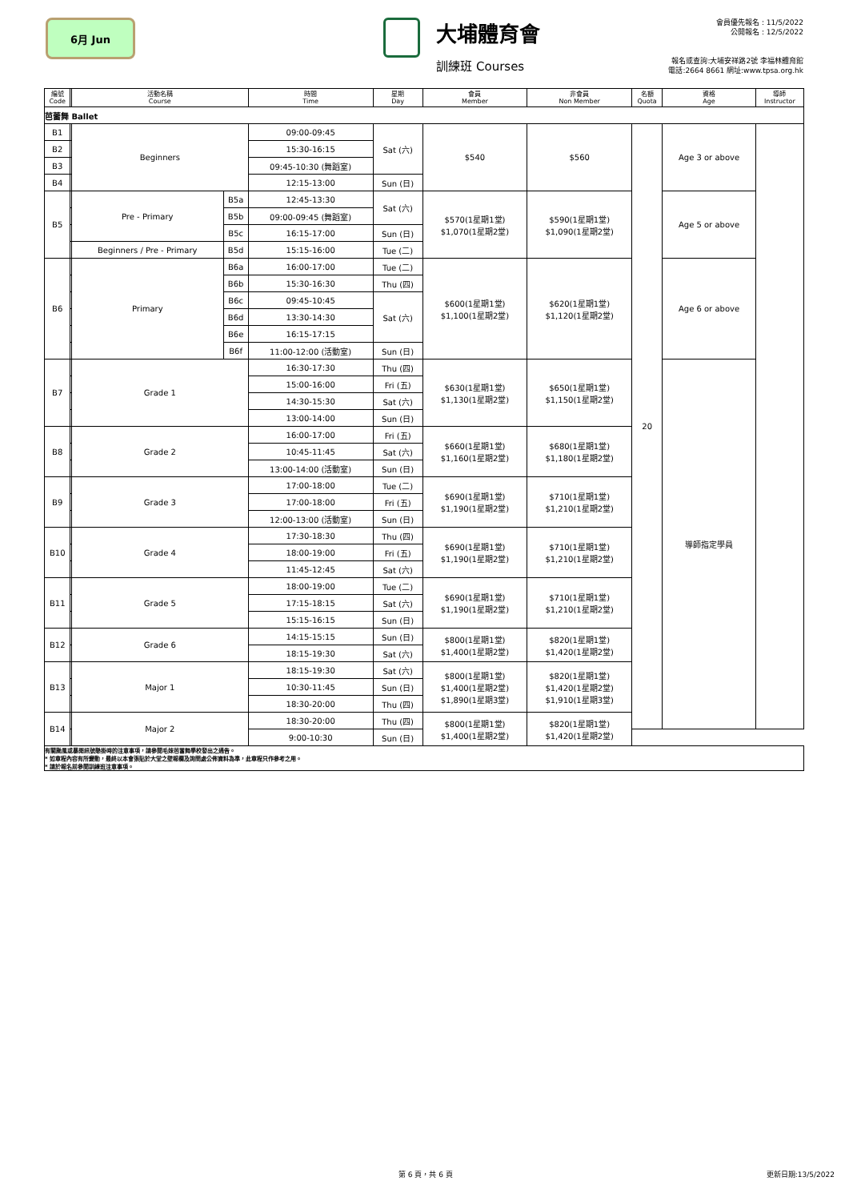6月 Jun
大埔體育會
訓練班 Courses
會員優先報名 : 11/5/2022
公開報名 : 12/5/2022
報名或查詢:大埔安祥路2號 李福林體育館
電話:2664 8661 網址:www.tpsa.org.hk
| 編號 Code | | 活動名稱 Course | | 時間 Time | 星期 Day | 會員 Member | 非會員 Non Member | 名額 Quota | 資格 Age | 導師 Instructor |
| --- | --- | --- | --- | --- | --- | --- | --- | --- | --- | --- |
| 芭蕾舞 Ballet | | | | | | | | | | |
| B1 | | Beginners | | 09:00-09:45 | Sat (六) | $540 | $560 | 20 | Age 3 or above | |
| B2 | | | | 15:30-16:15 | | | | | | |
| B3 | | | | 09:45-10:30 (舞蹈室) | | | | | | |
| B4 | | | | 12:15-13:00 | Sun (日) | | | | | |
| B5 | | Pre - Primary | B5a | 12:45-13:30 | Sat (六) | $570(1星期1堂) $1,070(1星期2堂) | $590(1星期1堂) $1,090(1星期2堂) | | Age 5 or above | |
| | | | B5b | 09:00-09:45 (舞蹈室) | | | | | | |
| | | | B5c | 16:15-17:00 | Sun (日) | | | | | |
| | | Beginners / Pre - Primary | B5d | 15:15-16:00 | Tue (二) | | | | | |
| B6 | | Primary | B6a | 16:00-17:00 | Tue (二) | $600(1星期1堂) $1,100(1星期2堂) | $620(1星期1堂) $1,120(1星期2堂) | | Age 6 or above | |
| | | | B6b | 15:30-16:30 | Thu (四) | | | | | |
| | | | B6c | 09:45-10:45 | Sat (六) | | | | | |
| | | | B6d | 13:30-14:30 | | | | | | |
| | | | B6e | 16:15-17:15 | | | | | | |
| | | | B6f | 11:00-12:00 (活動室) | Sun (日) | | | | | |
| B7 | | Grade 1 | | 16:30-17:30 | Thu (四) | $630(1星期1堂) $1,130(1星期2堂) | $650(1星期1堂) $1,150(1星期2堂) | | 導師指定學員 | |
| | | | | 15:00-16:00 | Fri (五) | | | | | |
| | | | | 14:30-15:30 | Sat (六) | | | | | |
| | | | | 13:00-14:00 | Sun (日) | | | | | |
| B8 | | Grade 2 | | 16:00-17:00 | Fri (五) | $660(1星期1堂) $1,160(1星期2堂) | $680(1星期1堂) $1,180(1星期2堂) | | | |
| | | | | 10:45-11:45 | Sat (六) | | | | | |
| | | | | 13:00-14:00 (活動室) | Sun (日) | | | | | |
| B9 | | Grade 3 | | 17:00-18:00 | Tue (二) | $690(1星期1堂) $1,190(1星期2堂) | $710(1星期1堂) $1,210(1星期2堂) | | | |
| | | | | 17:00-18:00 | Fri (五) | | | | | |
| | | | | 12:00-13:00 (活動室) | Sun (日) | | | | | |
| B10 | | Grade 4 | | 17:30-18:30 | Thu (四) | $690(1星期1堂) $1,190(1星期2堂) | $710(1星期1堂) $1,210(1星期2堂) | | | |
| | | | | 18:00-19:00 | Fri (五) | | | | | |
| | | | | 11:45-12:45 | Sat (六) | | | | | |
| B11 | | Grade 5 | | 18:00-19:00 | Tue (二) | $690(1星期1堂) $1,190(1星期2堂) | $710(1星期1堂) $1,210(1星期2堂) | | | |
| | | | | 17:15-18:15 | Sat (六) | | | | | |
| | | | | 15:15-16:15 | Sun (日) | | | | | |
| B12 | | Grade 6 | | 14:15-15:15 | Sun (日) | $800(1星期1堂) $1,400(1星期2堂) | $820(1星期1堂) $1,420(1星期2堂) | | | |
| | | | | 18:15-19:30 | Sat (六) | | | | | |
| B13 | | Major 1 | | 18:15-19:30 | Sat (六) | $800(1星期1堂) $1,400(1星期2堂) $1,890(1星期3堂) | $820(1星期1堂) $1,420(1星期2堂) $1,910(1星期3堂) | | | |
| | | | | 10:30-11:45 | Sun (日) | | | | | |
| | | | | 18:30-20:00 | Thu (四) | | | | | |
| B14 | | Major 2 | | 18:30-20:00 | Thu (四) | $800(1星期1堂) $1,400(1星期2堂) | $820(1星期1堂) $1,420(1星期2堂) | | | |
| | | | | 9:00-10:30 | Sun (日) | | | | | |
| 有關颱風或暴雨訊號懸掛時的注意事項，請參閱毛妹芭蕾舞學校發出之通告。 * 如章程內容有所變動，最終以本會張貼於大堂之壁報欄及詢問處公佈資料為準，此章程只作參考之用。 * 請於報名前參閱訓練班注意事項。 | | | | | | | | | | |
第 6 頁，共 6 頁 更新日期:13/5/2022